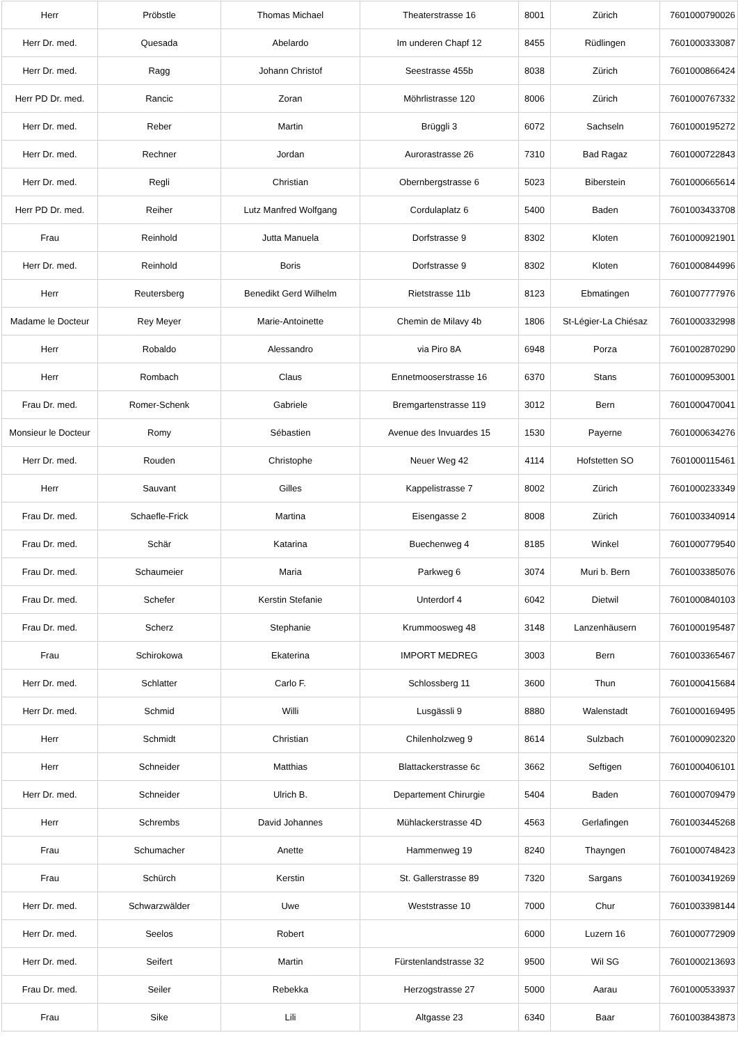| Herr | Pröbstle | Thomas Michael | Theaterstrasse 16 | 8001 | Zürich | 7601000790026 |
| Herr Dr. med. | Quesada | Abelardo | Im underen Chapf 12 | 8455 | Rüdlingen | 7601000333087 |
| Herr Dr. med. | Ragg | Johann Christof | Seestrasse 455b | 8038 | Zürich | 7601000866424 |
| Herr PD Dr. med. | Rancic | Zoran | Möhrlistrasse 120 | 8006 | Zürich | 7601000767332 |
| Herr Dr. med. | Reber | Martin | Brüggli 3 | 6072 | Sachseln | 7601000195272 |
| Herr Dr. med. | Rechner | Jordan | Aurorastrasse 26 | 7310 | Bad Ragaz | 7601000722843 |
| Herr Dr. med. | Regli | Christian | Obernbergstrasse 6 | 5023 | Biberstein | 7601000665614 |
| Herr PD Dr. med. | Reiher | Lutz Manfred Wolfgang | Cordulaplatz 6 | 5400 | Baden | 7601003433708 |
| Frau | Reinhold | Jutta Manuela | Dorfstrasse 9 | 8302 | Kloten | 7601000921901 |
| Herr Dr. med. | Reinhold | Boris | Dorfstrasse 9 | 8302 | Kloten | 7601000844996 |
| Herr | Reutersberg | Benedikt Gerd Wilhelm | Rietstrasse 11b | 8123 | Ebmatingen | 7601007777976 |
| Madame le Docteur | Rey Meyer | Marie-Antoinette | Chemin de Milavy 4b | 1806 | St-Légier-La Chiésaz | 7601000332998 |
| Herr | Robaldo | Alessandro | via Piro 8A | 6948 | Porza | 7601002870290 |
| Herr | Rombach | Claus | Ennetmooserstrasse 16 | 6370 | Stans | 7601000953001 |
| Frau Dr. med. | Romer-Schenk | Gabriele | Bremgartenstrasse 119 | 3012 | Bern | 7601000470041 |
| Monsieur le Docteur | Romy | Sébastien | Avenue des Invuardes 15 | 1530 | Payerne | 7601000634276 |
| Herr Dr. med. | Rouden | Christophe | Neuer Weg 42 | 4114 | Hofstetten SO | 7601000115461 |
| Herr | Sauvant | Gilles | Kappelistrasse 7 | 8002 | Zürich | 7601000233349 |
| Frau Dr. med. | Schaefle-Frick | Martina | Eisengasse 2 | 8008 | Zürich | 7601003340914 |
| Frau Dr. med. | Schär | Katarina | Buechenweg 4 | 8185 | Winkel | 7601000779540 |
| Frau Dr. med. | Schaumeier | Maria | Parkweg 6 | 3074 | Muri b. Bern | 7601003385076 |
| Frau Dr. med. | Schefer | Kerstin Stefanie | Unterdorf 4 | 6042 | Dietwil | 7601000840103 |
| Frau Dr. med. | Scherz | Stephanie | Krummoosweg 48 | 3148 | Lanzenhäusern | 7601000195487 |
| Frau | Schirokowa | Ekaterina | IMPORT MEDREG | 3003 | Bern | 7601003365467 |
| Herr Dr. med. | Schlatter | Carlo F. | Schlossberg 11 | 3600 | Thun | 7601000415684 |
| Herr Dr. med. | Schmid | Willi | Lusgässli 9 | 8880 | Walenstadt | 7601000169495 |
| Herr | Schmidt | Christian | Chilenholzweg 9 | 8614 | Sulzbach | 7601000902320 |
| Herr | Schneider | Matthias | Blattackerstrasse 6c | 3662 | Seftigen | 7601000406101 |
| Herr Dr. med. | Schneider | Ulrich B. | Departement Chirurgie | 5404 | Baden | 7601000709479 |
| Herr | Schrembs | David Johannes | Mühlackerstrasse 4D | 4563 | Gerlafingen | 7601003445268 |
| Frau | Schumacher | Anette | Hammenweg 19 | 8240 | Thayngen | 7601000748423 |
| Frau | Schürch | Kerstin | St. Gallerstrasse 89 | 7320 | Sargans | 7601003419269 |
| Herr Dr. med. | Schwarzwälder | Uwe | Weststrasse 10 | 7000 | Chur | 7601003398144 |
| Herr Dr. med. | Seelos | Robert | | 6000 | Luzern 16 | 7601000772909 |
| Herr Dr. med. | Seifert | Martin | Fürstenlandstrasse 32 | 9500 | Wil SG | 7601000213693 |
| Frau Dr. med. | Seiler | Rebekka | Herzogstrasse 27 | 5000 | Aarau | 7601000533937 |
| Frau | Sike | Lili | Altgasse 23 | 6340 | Baar | 7601003843873 |